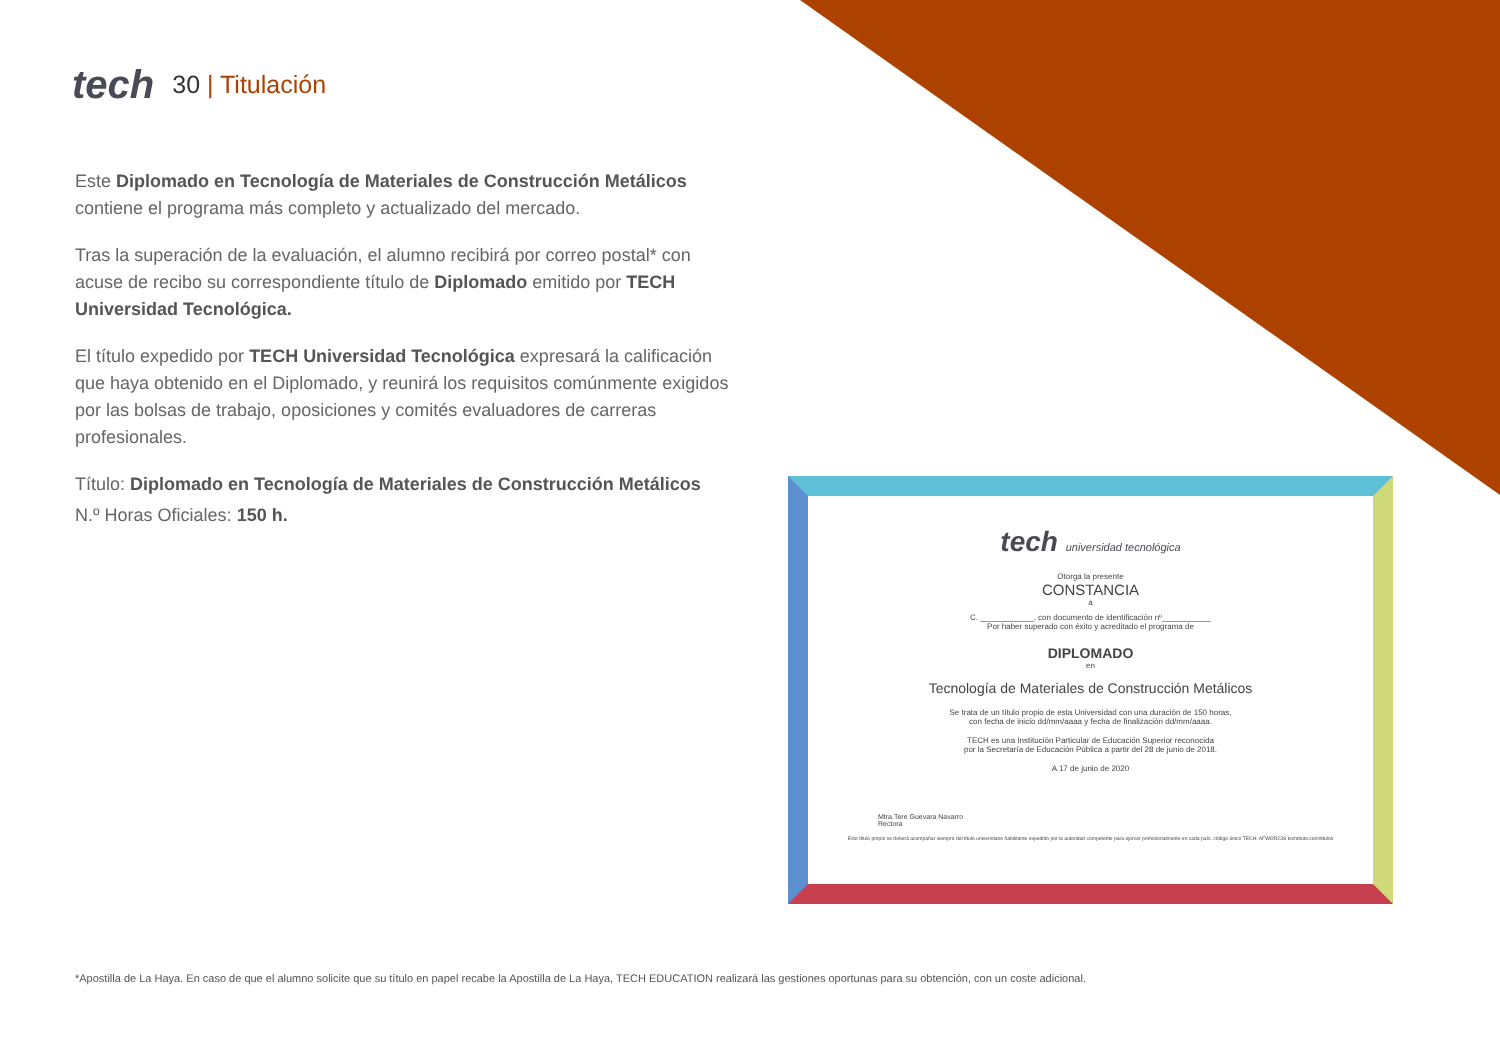tech
30 | Titulación
Este Diplomado en Tecnología de Materiales de Construcción Metálicos contiene el programa más completo y actualizado del mercado.
Tras la superación de la evaluación, el alumno recibirá por correo postal* con acuse de recibo su correspondiente título de Diplomado emitido por TECH Universidad Tecnológica.
El título expedido por TECH Universidad Tecnológica expresará la calificación que haya obtenido en el Diplomado, y reunirá los requisitos comúnmente exigidos por las bolsas de trabajo, oposiciones y comités evaluadores de carreras profesionales.
Título: Diplomado en Tecnología de Materiales de Construcción Metálicos
N.º Horas Oficiales: 150 h.
tech universidad tecnológica
Otorga la presente
CONSTANCIA
a
C. ____________, con documento de identificación nº___________
Por haber superado con éxito y acreditado el programa de
DIPLOMADO
en
Tecnología de Materiales de Construcción Metálicos
Se trata de un título propio de esta Universidad con una duración de 150 horas,
con fecha de inicio dd/mm/aaaa y fecha de finalización dd/mm/aaaa.
TECH es una Institución Particular de Educación Superior reconocida
por la Secretaría de Educación Pública a partir del 28 de junio de 2018.
A 17 de junio de 2020
Mtra.Tere Guevara Navarro
Rectora
Este título propio se deberá acompañar siempre del título universitario habilitante expedido por la autoridad competente para ejercer profesionalmente en cada país. código único TECH: AFWOR23S techtitute.com/titulos
*Apostilla de La Haya. En caso de que el alumno solicite que su título en papel recabe la Apostilla de La Haya, TECH EDUCATION realizará las gestiones oportunas para su obtención, con un coste adicional.